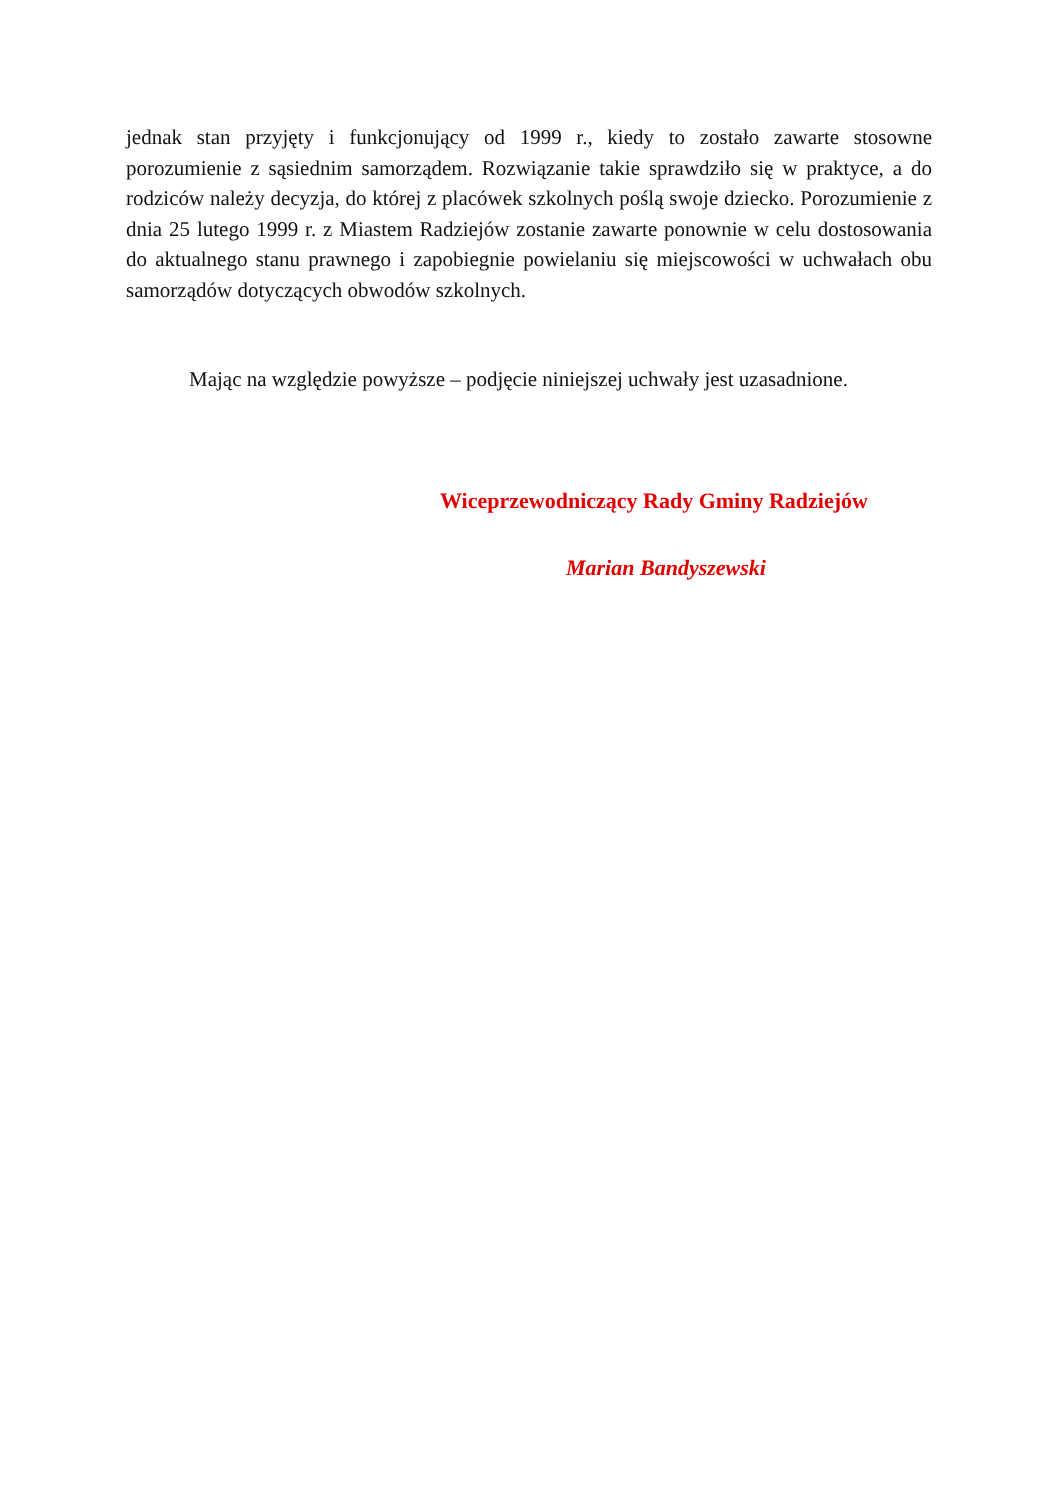jednak stan przyjęty i funkcjonujący od 1999 r., kiedy to zostało zawarte stosowne porozumienie z sąsiednim samorządem. Rozwiązanie takie sprawdziło się w praktyce, a do rodziców należy decyzja, do której z placówek szkolnych poślą swoje dziecko. Porozumienie z dnia 25 lutego 1999 r. z Miastem Radziejów zostanie zawarte ponownie w celu dostosowania do aktualnego stanu prawnego i zapobiegnie powielaniu się miejscowości w uchwałach obu samorządów dotyczących obwodów szkolnych.
Mając na względzie powyższe – podjęcie niniejszej uchwały jest uzasadnione.
Wiceprzewodniczący Rady Gminy Radziejów
Marian Bandyszewski